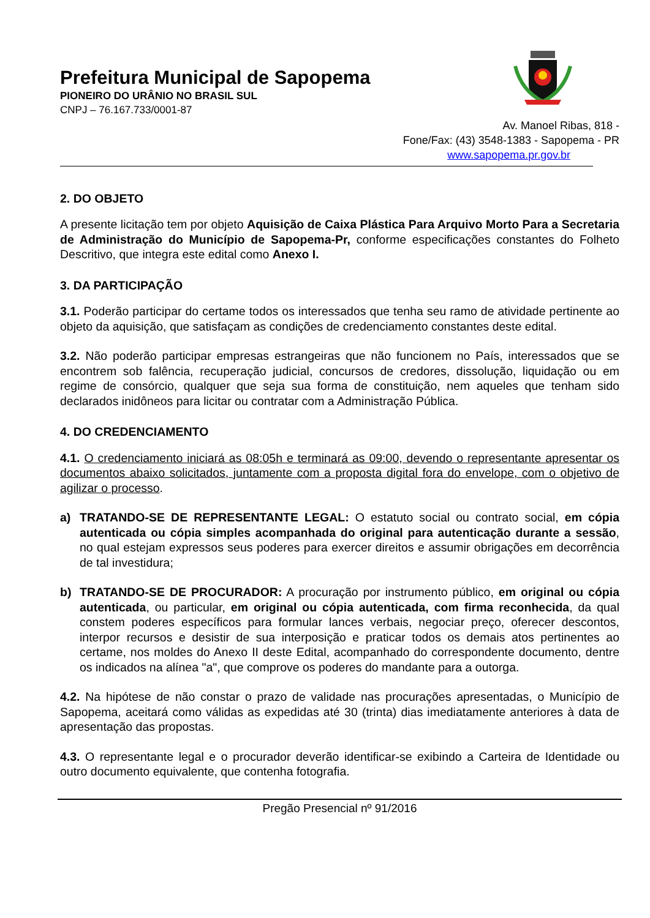Prefeitura Municipal de Sapopema
PIONEIRO DO URÂNIO NO BRASIL SUL
CNPJ – 76.167.733/0001-87
Av. Manoel Ribas, 818 -
Fone/Fax: (43) 3548-1383 - Sapopema - PR
www.sapopema.pr.gov.br
2. DO OBJETO
A presente licitação tem por objeto Aquisição de Caixa Plástica Para Arquivo Morto Para a Secretaria de Administração do Município de Sapopema-Pr, conforme especificações constantes do Folheto Descritivo, que integra este edital como Anexo I.
3. DA PARTICIPAÇÃO
3.1. Poderão participar do certame todos os interessados que tenha seu ramo de atividade pertinente ao objeto da aquisição, que satisfaçam as condições de credenciamento constantes deste edital.
3.2. Não poderão participar empresas estrangeiras que não funcionem no País, interessados que se encontrem sob falência, recuperação judicial, concursos de credores, dissolução, liquidação ou em regime de consórcio, qualquer que seja sua forma de constituição, nem aqueles que tenham sido declarados inidôneos para licitar ou contratar com a Administração Pública.
4. DO CREDENCIAMENTO
4.1. O credenciamento iniciará as 08:05h e terminará as 09:00, devendo o representante apresentar os documentos abaixo solicitados, juntamente com a proposta digital fora do envelope, com o objetivo de agilizar o processo.
a) TRATANDO-SE DE REPRESENTANTE LEGAL: O estatuto social ou contrato social, em cópia autenticada ou cópia simples acompanhada do original para autenticação durante a sessão, no qual estejam expressos seus poderes para exercer direitos e assumir obrigações em decorrência de tal investidura;
b) TRATANDO-SE DE PROCURADOR: A procuração por instrumento público, em original ou cópia autenticada, ou particular, em original ou cópia autenticada, com firma reconhecida, da qual constem poderes específicos para formular lances verbais, negociar preço, oferecer descontos, interpor recursos e desistir de sua interposição e praticar todos os demais atos pertinentes ao certame, nos moldes do Anexo II deste Edital, acompanhado do correspondente documento, dentre os indicados na alínea "a", que comprove os poderes do mandante para a outorga.
4.2. Na hipótese de não constar o prazo de validade nas procurações apresentadas, o Município de Sapopema, aceitará como válidas as expedidas até 30 (trinta) dias imediatamente anteriores à data de apresentação das propostas.
4.3. O representante legal e o procurador deverão identificar-se exibindo a Carteira de Identidade ou outro documento equivalente, que contenha fotografia.
Pregão Presencial nº 91/2016